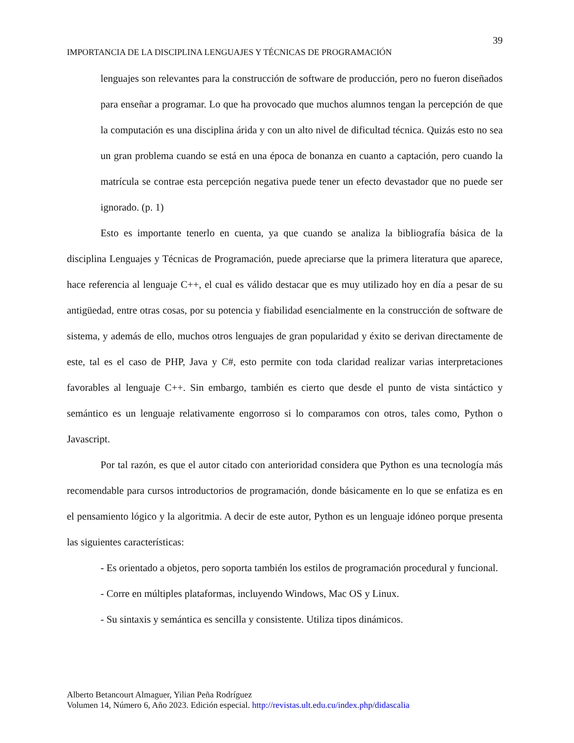39
IMPORTANCIA DE LA DISCIPLINA LENGUAJES Y TÉCNICAS DE PROGRAMACIÓN
lenguajes son relevantes para la construcción de software de producción, pero no fueron diseñados para enseñar a programar. Lo que ha provocado que muchos alumnos tengan la percepción de que la computación es una disciplina árida y con un alto nivel de dificultad técnica. Quizás esto no sea un gran problema cuando se está en una época de bonanza en cuanto a captación, pero cuando la matrícula se contrae esta percepción negativa puede tener un efecto devastador que no puede ser ignorado. (p. 1)
Esto es importante tenerlo en cuenta, ya que cuando se analiza la bibliografía básica de la disciplina Lenguajes y Técnicas de Programación, puede apreciarse que la primera literatura que aparece, hace referencia al lenguaje C++, el cual es válido destacar que es muy utilizado hoy en día a pesar de su antigüedad, entre otras cosas, por su potencia y fiabilidad esencialmente en la construcción de software de sistema, y además de ello, muchos otros lenguajes de gran popularidad y éxito se derivan directamente de este, tal es el caso de PHP, Java y C#, esto permite con toda claridad realizar varias interpretaciones favorables al lenguaje C++. Sin embargo, también es cierto que desde el punto de vista sintáctico y semántico es un lenguaje relativamente engorroso si lo comparamos con otros, tales como, Python o Javascript.
Por tal razón, es que el autor citado con anterioridad considera que Python es una tecnología más recomendable para cursos introductorios de programación, donde básicamente en lo que se enfatiza es en el pensamiento lógico y la algoritmia. A decir de este autor, Python es un lenguaje idóneo porque presenta las siguientes características:
- Es orientado a objetos, pero soporta también los estilos de programación procedural y funcional.
- Corre en múltiples plataformas, incluyendo Windows, Mac OS y Linux.
- Su sintaxis y semántica es sencilla y consistente. Utiliza tipos dinámicos.
Alberto Betancourt Almaguer, Yilian Peña Rodríguez
Volumen 14, Número 6, Año 2023. Edición especial. http://revistas.ult.edu.cu/index.php/didascalia